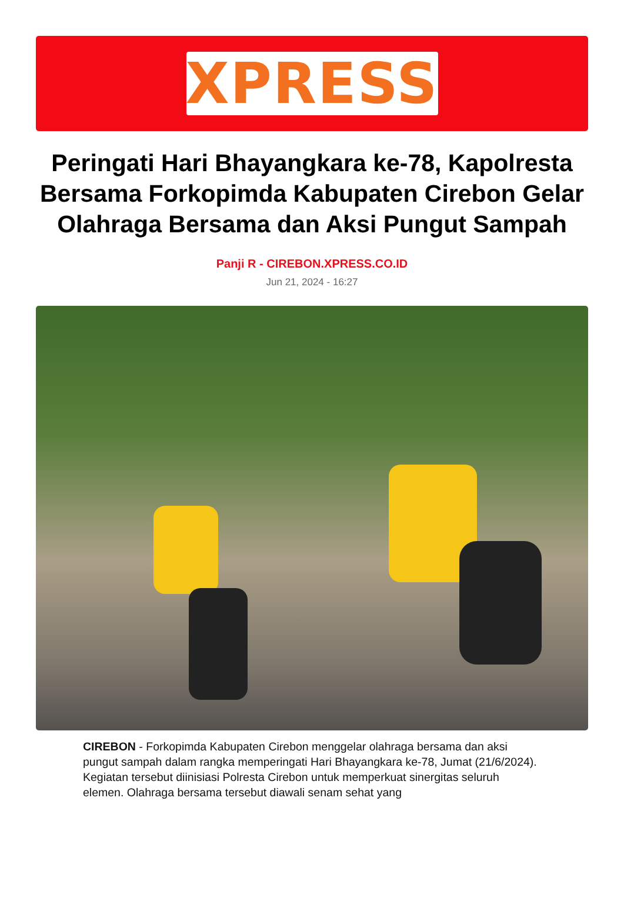XPRESS
Peringati Hari Bhayangkara ke-78, Kapolresta Bersama Forkopimda Kabupaten Cirebon Gelar Olahraga Bersama dan Aksi Pungut Sampah
Panji R - CIREBON.XPRESS.CO.ID
Jun 21, 2024 - 16:27
CIREBON - Forkopimda Kabupaten Cirebon menggelar olahraga bersama dan aksi pungut sampah dalam rangka memperingati Hari Bhayangkara ke-78, Jumat (21/6/2024). Kegiatan tersebut diinisiasi Polresta Cirebon untuk memperkuat sinergitas seluruh elemen. Olahraga bersama tersebut diawali senam sehat yang